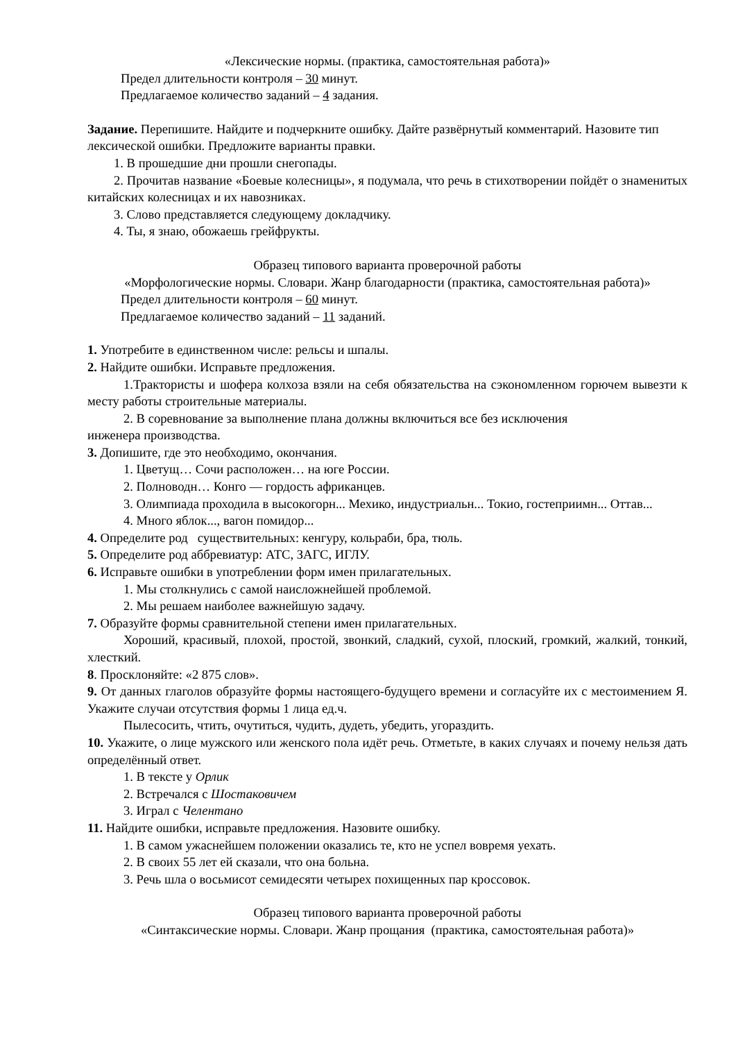«Лексические нормы. (практика, самостоятельная работа)»
Предел длительности контроля – 30 минут.
Предлагаемое количество заданий – 4 задания.
Задание. Перепишите. Найдите и подчеркните ошибку. Дайте развёрнутый комментарий. Назовите тип лексической ошибки. Предложите варианты правки.
1. В прошедшие дни прошли снегопады.
2. Прочитав название «Боевые колесницы», я подумала, что речь в стихотворении пойдёт о знаменитых китайских колесницах и их навозниках.
3. Слово представляется следующему докладчику.
4. Ты, я знаю, обожаешь грейфрукты.
Образец типового варианта проверочной работы
«Морфологические нормы. Словари. Жанр благодарности (практика, самостоятельная работа)»
Предел длительности контроля – 60 минут.
Предлагаемое количество заданий – 11 заданий.
1. Употребите в единственном числе: рельсы и шпалы.
2. Найдите ошибки. Исправьте предложения.
1.Трактористы и шофера колхоза взяли на себя обязательства на сэкономленном горючем вывезти к месту работы строительные материалы.
2. В соревнование за выполнение плана должны включиться все без исключения
инженера производства.
3. Допишите, где это необходимо, окончания.
1. Цветущ… Сочи расположен… на юге России.
2. Полноводн… Конго — гордость африканцев.
3. Олимпиада проходила в высокогорн... Мехико, индустриальн... Токио, гостеприимн... Оттав...
4. Много яблок..., вагон помидор...
4. Определите род существительных: кенгуру, кольраби, бра, тюль.
5. Определите род аббревиатур: АТС, ЗАГС, ИГЛУ.
6. Исправьте ошибки в употреблении форм имен прилагательных.
1. Мы столкнулись с самой наисложнейшей проблемой.
2. Мы решаем наиболее важнейшую задачу.
7. Образуйте формы сравнительной степени имен прилагательных.
Хороший, красивый, плохой, простой, звонкий, сладкий, сухой, плоский, громкий, жалкий, тонкий, хлесткий.
8. Просклоняйте: «2 875 слов».
9. От данных глаголов образуйте формы настоящего-будущего времени и согласуйте их с местоимением Я. Укажите случаи отсутствия формы 1 лица ед.ч.
Пылесосить, чтить, очутиться, чудить, дудеть, убедить, угораздить.
10. Укажите, о лице мужского или женского пола идёт речь. Отметьте, в каких случаях и почему нельзя дать определённый ответ.
1. В тексте у Орлик
2. Встречался с Шостаковичем
3. Играл с Челентано
11. Найдите ошибки, исправьте предложения. Назовите ошибку.
1. В самом ужаснейшем положении оказались те, кто не успел вовремя уехать.
2. В своих 55 лет ей сказали, что она больна.
3. Речь шла о восьмисот семидесяти четырех похищенных пар кроссовок.
Образец типового варианта проверочной работы
«Синтаксические нормы. Словари. Жанр прощания (практика, самостоятельная работа)»